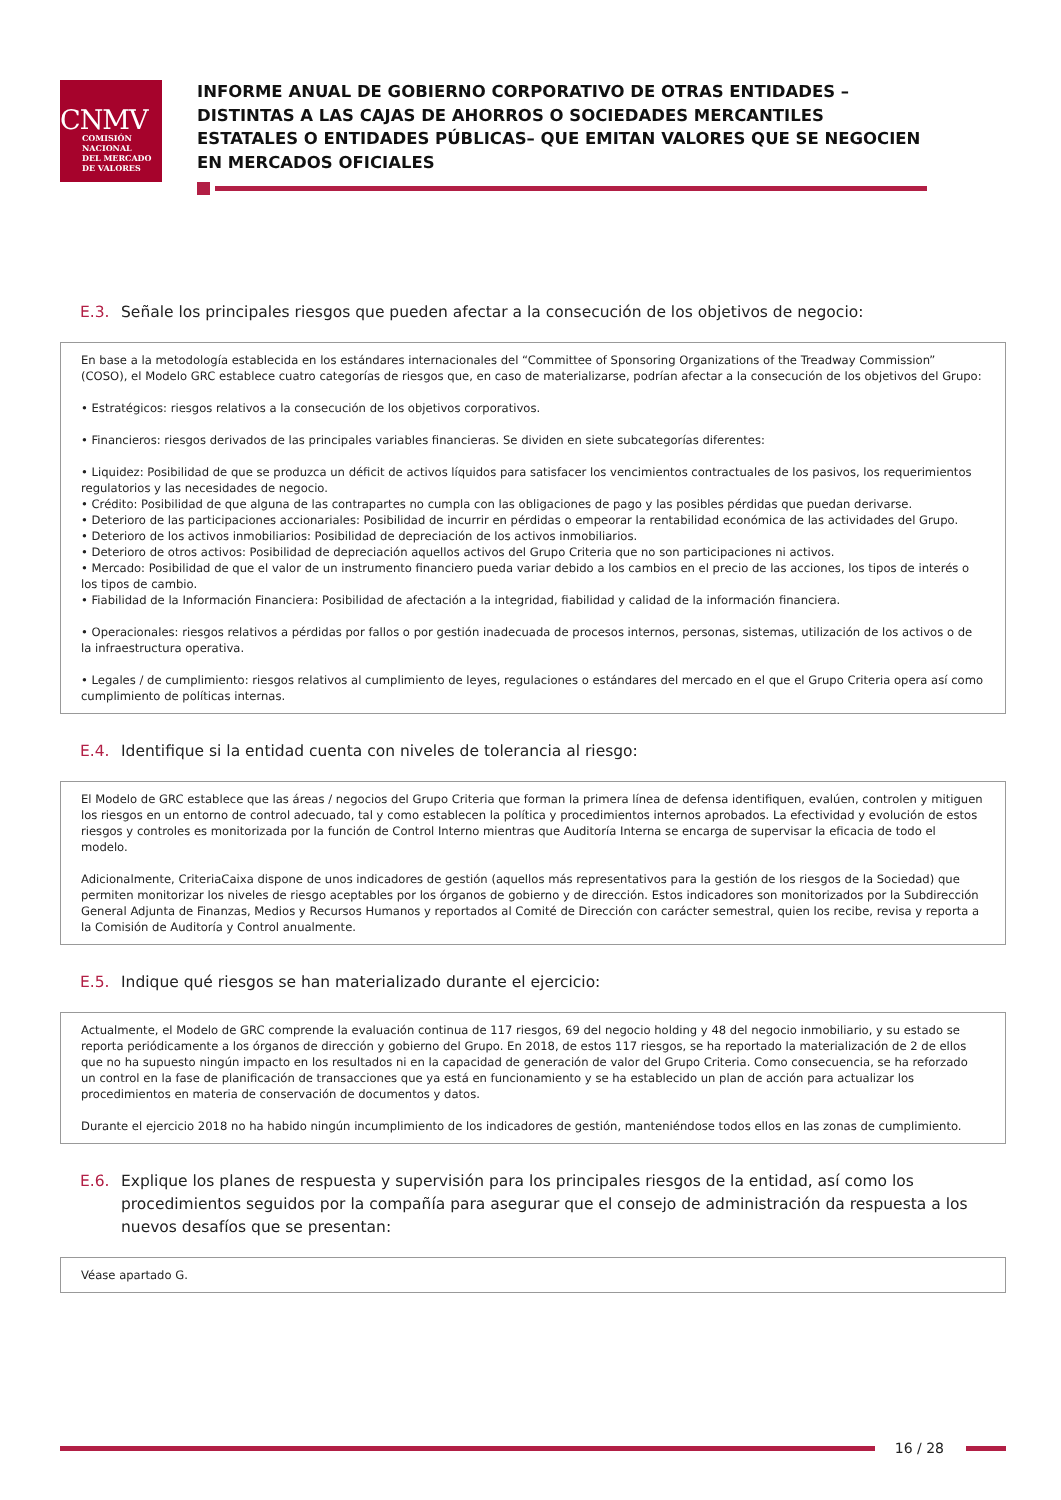CNMV
COMISIÓN
NACIONAL
DEL MERCADO
DE VALORES
INFORME ANUAL DE GOBIERNO CORPORATIVO DE OTRAS ENTIDADES –DISTINTAS A LAS CAJAS DE AHORROS O SOCIEDADES MERCANTILES ESTATALES O ENTIDADES PÚBLICAS– QUE EMITAN VALORES QUE SE NEGOCIEN EN MERCADOS OFICIALES
E.3. Señale los principales riesgos que pueden afectar a la consecución de los objetivos de negocio:
En base a la metodología establecida en los estándares internacionales del “Committee of Sponsoring Organizations of the Treadway Commission” (COSO), el Modelo GRC establece cuatro categorías de riesgos que, en caso de materializarse, podrían afectar a la consecución de los objetivos del Grupo:
• Estratégicos: riesgos relativos a la consecución de los objetivos corporativos.
• Financieros: riesgos derivados de las principales variables financieras. Se dividen en siete subcategorías diferentes:
• Liquidez: Posibilidad de que se produzca un déficit de activos líquidos para satisfacer los vencimientos contractuales de los pasivos, los requerimientos regulatorios y las necesidades de negocio.
• Crédito: Posibilidad de que alguna de las contrapartes no cumpla con las obligaciones de pago y las posibles pérdidas que puedan derivarse.
• Deterioro de las participaciones accionariales: Posibilidad de incurrir en pérdidas o empeorar la rentabilidad económica de las actividades del Grupo.
• Deterioro de los activos inmobiliarios: Posibilidad de depreciación de los activos inmobiliarios.
• Deterioro de otros activos: Posibilidad de depreciación aquellos activos del Grupo Criteria que no son participaciones ni activos.
• Mercado: Posibilidad de que el valor de un instrumento financiero pueda variar debido a los cambios en el precio de las acciones, los tipos de interés o los tipos de cambio.
• Fiabilidad de la Información Financiera: Posibilidad de afectación a la integridad, fiabilidad y calidad de la información financiera.
• Operacionales: riesgos relativos a pérdidas por fallos o por gestión inadecuada de procesos internos, personas, sistemas, utilización de los activos o de la infraestructura operativa.
• Legales / de cumplimiento: riesgos relativos al cumplimiento de leyes, regulaciones o estándares del mercado en el que el Grupo Criteria opera así como cumplimiento de políticas internas.
E.4. Identifique si la entidad cuenta con niveles de tolerancia al riesgo:
El Modelo de GRC establece que las áreas / negocios del Grupo Criteria que forman la primera línea de defensa identifiquen, evalúen, controlen y mitiguen los riesgos en un entorno de control adecuado, tal y como establecen la política y procedimientos internos aprobados. La efectividad y evolución de estos riesgos y controles es monitorizada por la función de Control Interno mientras que Auditoría Interna se encarga de supervisar la eficacia de todo el modelo.
Adicionalmente, CriteriaCaixa dispone de unos indicadores de gestión (aquellos más representativos para la gestión de los riesgos de la Sociedad) que permiten monitorizar los niveles de riesgo aceptables por los órganos de gobierno y de dirección. Estos indicadores son monitorizados por la Subdirección General Adjunta de Finanzas, Medios y Recursos Humanos y reportados al Comité de Dirección con carácter semestral, quien los recibe, revisa y reporta a la Comisión de Auditoría y Control anualmente.
E.5. Indique qué riesgos se han materializado durante el ejercicio:
Actualmente, el Modelo de GRC comprende la evaluación continua de 117 riesgos, 69 del negocio holding y 48 del negocio inmobiliario, y su estado se reporta periódicamente a los órganos de dirección y gobierno del Grupo. En 2018, de estos 117 riesgos, se ha reportado la materialización de 2 de ellos que no ha supuesto ningún impacto en los resultados ni en la capacidad de generación de valor del Grupo Criteria. Como consecuencia, se ha reforzado un control en la fase de planificación de transacciones que ya está en funcionamiento y se ha establecido un plan de acción para actualizar los procedimientos en materia de conservación de documentos y datos.
Durante el ejercicio 2018 no ha habido ningún incumplimiento de los indicadores de gestión, manteniéndose todos ellos en las zonas de cumplimiento.
E.6. Explique los planes de respuesta y supervisión para los principales riesgos de la entidad, así como los procedimientos seguidos por la compañía para asegurar que el consejo de administración da respuesta a los nuevos desafíos que se presentan:
Véase apartado G.
16 / 28